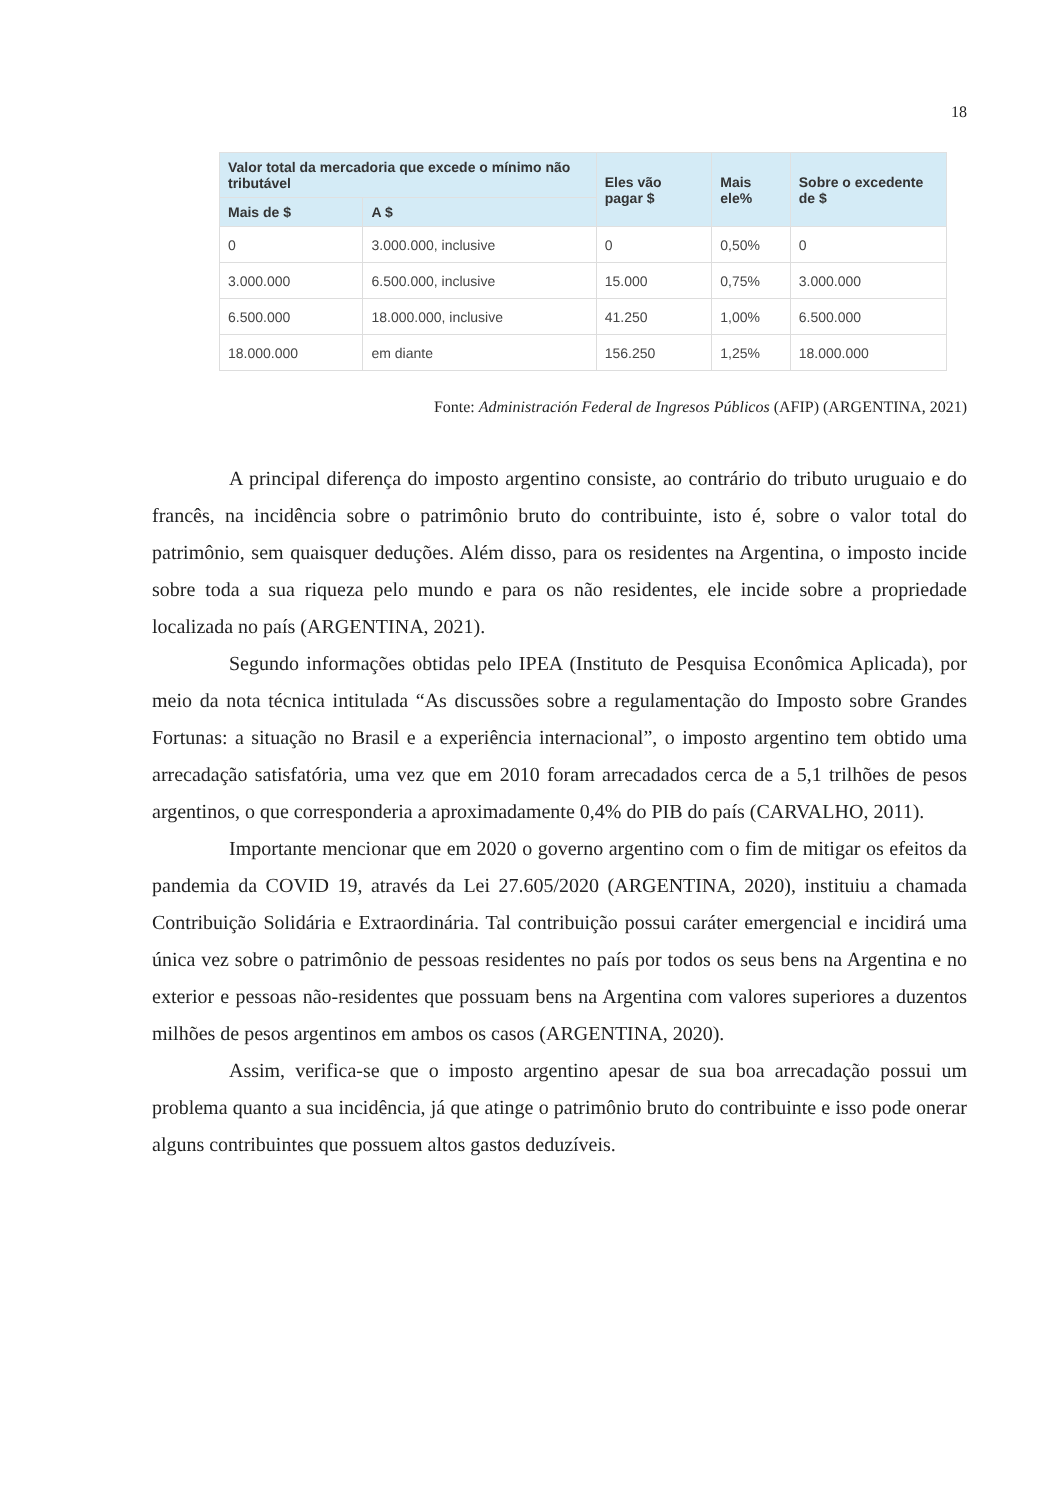18
| Valor total da mercadoria que excede o mínimo não tributável | | Eles vão pagar $ | Mais ele% | Sobre o excedente de $ |
| --- | --- | --- | --- | --- |
| Mais de $ | A $ | | | |
| 0 | 3.000.000, inclusive | 0 | 0,50% | 0 |
| 3.000.000 | 6.500.000, inclusive | 15.000 | 0,75% | 3.000.000 |
| 6.500.000 | 18.000.000, inclusive | 41.250 | 1,00% | 6.500.000 |
| 18.000.000 | em diante | 156.250 | 1,25% | 18.000.000 |
Fonte: Administración Federal de Ingresos Públicos (AFIP) (ARGENTINA, 2021)
A principal diferença do imposto argentino consiste, ao contrário do tributo uruguaio e do francês, na incidência sobre o patrimônio bruto do contribuinte, isto é, sobre o valor total do patrimônio, sem quaisquer deduções. Além disso, para os residentes na Argentina, o imposto incide sobre toda a sua riqueza pelo mundo e para os não residentes, ele incide sobre a propriedade localizada no país (ARGENTINA, 2021).
Segundo informações obtidas pelo IPEA (Instituto de Pesquisa Econômica Aplicada), por meio da nota técnica intitulada “As discussões sobre a regulamentação do Imposto sobre Grandes Fortunas: a situação no Brasil e a experiência internacional”, o imposto argentino tem obtido uma arrecadação satisfatória, uma vez que em 2010 foram arrecadados cerca de a 5,1 trilhões de pesos argentinos, o que corresponderia a aproximadamente 0,4% do PIB do país (CARVALHO, 2011).
Importante mencionar que em 2020 o governo argentino com o fim de mitigar os efeitos da pandemia da COVID 19, através da Lei 27.605/2020 (ARGENTINA, 2020), instituiu a chamada Contribuição Solidária e Extraordinária. Tal contribuição possui caráter emergencial e incidirá uma única vez sobre o patrimônio de pessoas residentes no país por todos os seus bens na Argentina e no exterior e pessoas não-residentes que possuam bens na Argentina com valores superiores a duzentos milhões de pesos argentinos em ambos os casos (ARGENTINA, 2020).
Assim, verifica-se que o imposto argentino apesar de sua boa arrecadação possui um problema quanto a sua incidência, já que atinge o patrimônio bruto do contribuinte e isso pode onerar alguns contribuintes que possuem altos gastos deduzíveis.